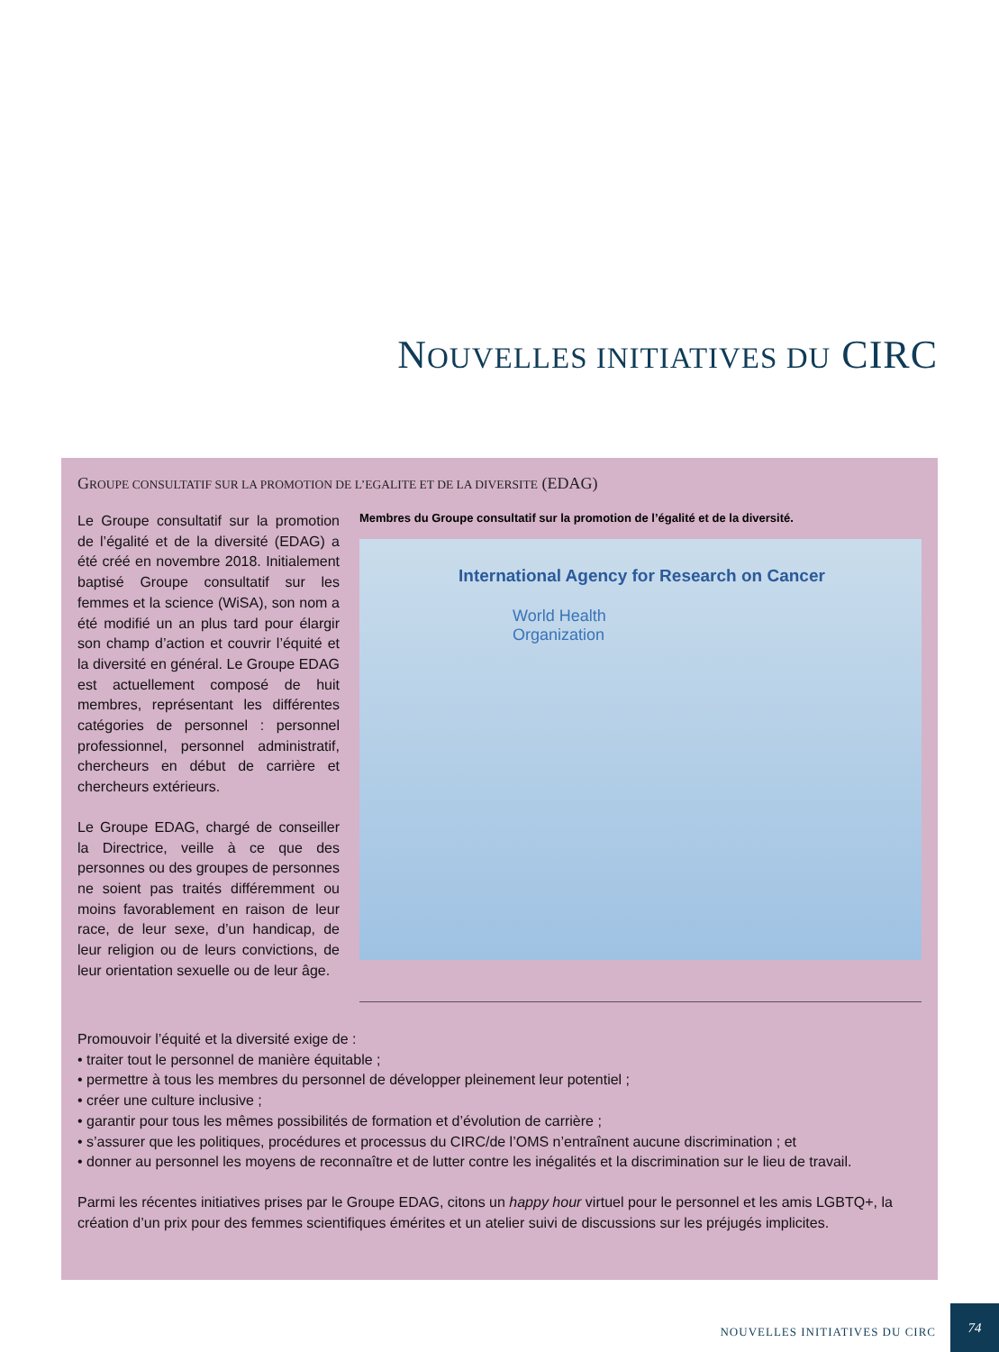NOUVELLES INITIATIVES DU CIRC
GROUPE CONSULTATIF SUR LA PROMOTION DE L’EGALITE ET DE LA DIVERSITE (EDAG)
Le Groupe consultatif sur la promotion de l’égalité et de la diversité (EDAG) a été créé en novembre 2018. Initialement baptisé Groupe consultatif sur les femmes et la science (WiSA), son nom a été modifié un an plus tard pour élargir son champ d’action et couvrir l’équité et la diversité en général. Le Groupe EDAG est actuellement composé de huit membres, représentant les différentes catégories de personnel : personnel professionnel, personnel administratif, chercheurs en début de carrière et chercheurs extérieurs.
Le Groupe EDAG, chargé de conseiller la Directrice, veille à ce que des personnes ou des groupes de personnes ne soient pas traités différemment ou moins favorablement en raison de leur race, de leur sexe, d’un handicap, de leur religion ou de leurs convictions, de leur orientation sexuelle ou de leur âge.
Membres du Groupe consultatif sur la promotion de l’égalité et de la diversité.
International Agency for Research on Cancer
World Health
Organization
Promouvoir l’équité et la diversité exige de :
• traiter tout le personnel de manière équitable ;
• permettre à tous les membres du personnel de développer pleinement leur potentiel ;
• créer une culture inclusive ;
• garantir pour tous les mêmes possibilités de formation et d’évolution de carrière ;
• s’assurer que les politiques, procédures et processus du CIRC/de l’OMS n’entraînent aucune discrimination ; et
• donner au personnel les moyens de reconnaître et de lutter contre les inégalités et la discrimination sur le lieu de travail.
Parmi les récentes initiatives prises par le Groupe EDAG, citons un happy hour virtuel pour le personnel et les amis LGBTQ+, la création d’un prix pour des femmes scientifiques émérites et un atelier suivi de discussions sur les préjugés implicites.
NOUVELLES INITIATIVES DU CIRC
74